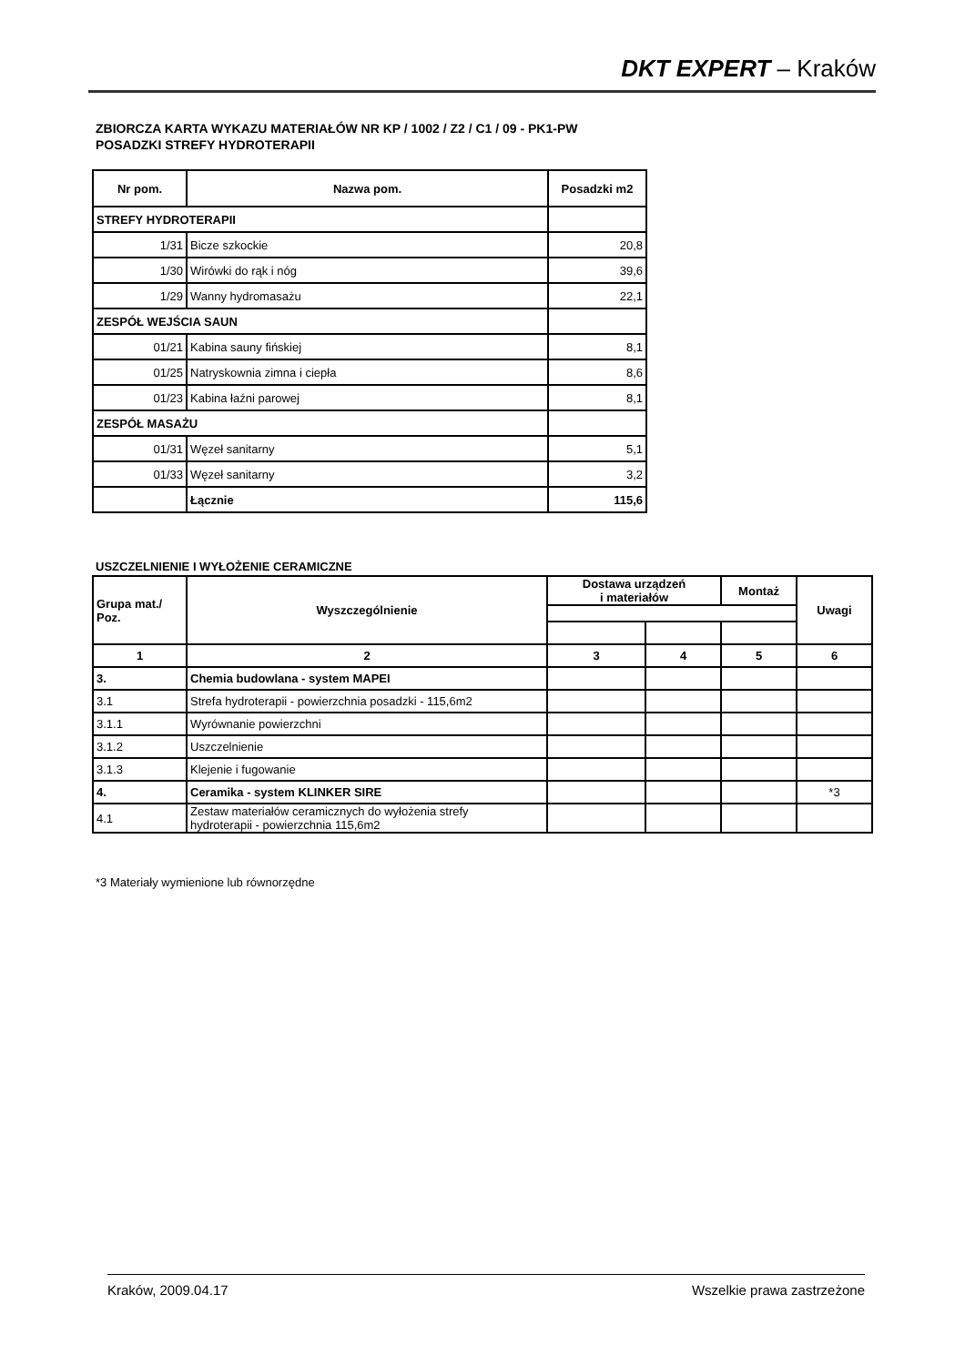DKT EXPERT – Kraków
ZBIORCZA KARTA WYKAZU MATERIAŁÓW NR KP / 1002 / Z2 / C1 / 09 - PK1-PW
POSADZKI STREFY HYDROTERAPII
| Nr pom. | Nazwa pom. | Posadzki m2 |
| --- | --- | --- |
| STREFY HYDROTERAPII | | |
| 1/31 | Bicze szkockie | 20,8 |
| 1/30 | Wirówki do rąk i nóg | 39,6 |
| 1/29 | Wanny hydromasażu | 22,1 |
| ZESPÓŁ WEJŚCIA SAUN | | |
| 01/21 | Kabina sauny fińskiej | 8,1 |
| 01/25 | Natryskownia zimna i ciepła | 8,6 |
| 01/23 | Kabina łaźni parowej | 8,1 |
| ZESPÓŁ MASAŻU | | |
| 01/31 | Węzeł sanitarny | 5,1 |
| 01/33 | Węzeł sanitarny | 3,2 |
| | Łącznie | 115,6 |
USZCZELNIENIE I WYŁOŻENIE CERAMICZNE
| Grupa mat./ Poz. | Wyszczególnienie | Dostawa urządzeń i materiałów | | Montaż | Uwagi |
| --- | --- | --- | --- | --- | --- |
| 1 | 2 | 3 | 4 | 5 | 6 |
| 3. | Chemia budowlana - system MAPEI | | | | |
| 3.1 | Strefa hydroterapii - powierzchnia posadzki - 115,6m2 | | | | |
| 3.1.1 | Wyrównanie powierzchni | | | | |
| 3.1.2 | Uszczelnienie | | | | |
| 3.1.3 | Klejenie i fugowanie | | | | |
| 4. | Ceramika - system KLINKER SIRE | | | | *3 |
| 4.1 | Zestaw materiałów ceramicznych do wyłożenia strefy hydroterapii - powierzchnia 115,6m2 | | | | |
*3 Materiały wymienione lub równorzędne
Kraków, 2009.04.17 Wszelkie prawa zastrzeżone